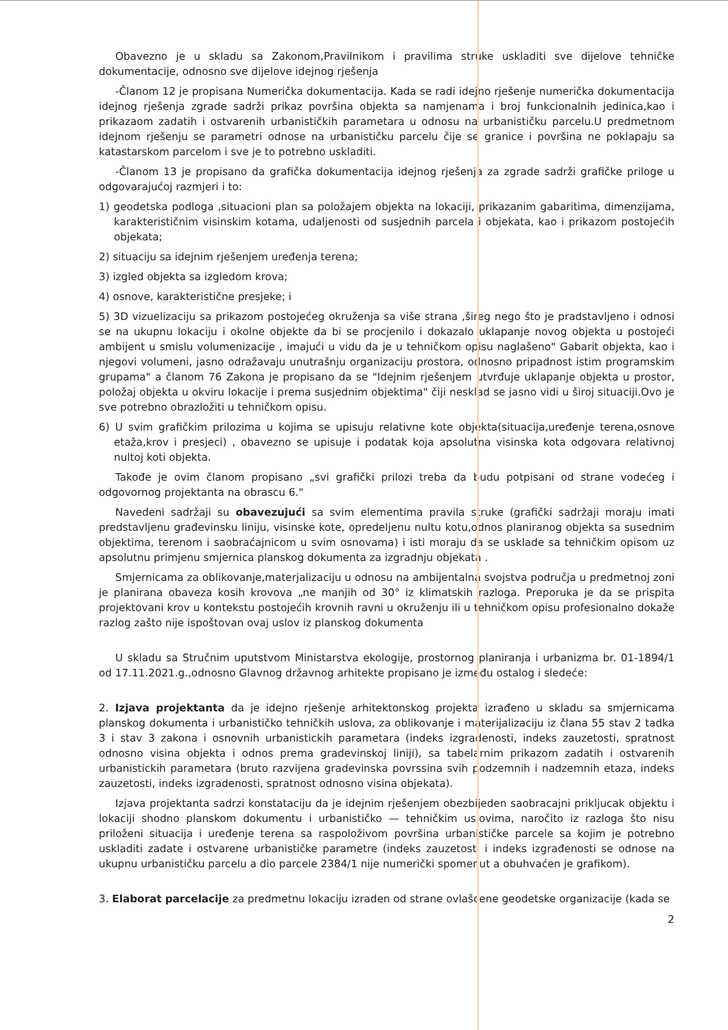Obavezno je u skladu sa Zakonom,Pravilnikom i pravilima struke uskladiti sve dijelove tehničke dokumentacije, odnosno sve dijelove idejnog rješenja
-Članom 12 je propisana Numerička dokumentacija. Kada se radi idejno rješenje numerička dokumentacija idejnog rješenja zgrade sadrži prikaz površina objekta sa namjenama i broj funkcionalnih jedinica,kao i prikazaom zadatih i ostvarenih urbanističkih parametara u odnosu na urbanističku parcelu.U predmetnom idejnom rješenju se parametri odnose na urbanističku parcelu čije se granice i površina ne poklapaju sa katastarskom parcelom i sve je to potrebno uskladiti.
-Članom 13 je propisano da grafička dokumentacija idejnog rješenja za zgrade sadrži grafičke priloge u odgovarajućoj razmjeri i to:
1) geodetska podloga ,situacioni plan sa položajem objekta na lokaciji, prikazanim gabaritima, dimenzijama, karakterističnim visinskim kotama, udaljenosti od susjednih parcela i objekata, kao i prikazom postojećih objekata;
2) situaciju sa idejnim rješenjem uređenja terena;
3) izgled objekta sa izgledom krova;
4) osnove, karakteristične presjeke; i
5) 3D vizuelizaciju sa prikazom postojećeg okruženja sa više strana ,šireg nego što je pradstavljeno i odnosi se na ukupnu lokaciju i okolne objekte da bi se procjenilo i dokazalo uklapanje novog objekta u postojeći ambijent u smislu volumenizacije , imajući u vidu da je u tehničkom opisu naglašeno" Gabarit objekta, kao i njegovi volumeni, jasno odražavaju unutrašnju organizaciju prostora, odnosno pripadnost istim programskim grupama" a članom 76 Zakona je propisano da se "Idejnim rješenjem utvrđuje uklapanje objekta u prostor, položaj objekta u okviru lokacije i prema susjednim objektima" čiji nesklad se jasno vidi u široj situaciji.Ovo je sve potrebno obrazložiti u tehničkom opisu.
6) U svim grafičkim prilozima u kojima se upisuju relativne kote objekta(situacija,uređenje terena,osnove etaža,krov i presjeci) , obavezno se upisuje i podatak koja apsolutna visinska kota odgovara relativnoj nultoj koti objekta.
Takođe je ovim članom propisano „svi grafički prilozi treba da budu potpisani od strane vodećeg i odgovornog projektanta na obrascu 6."
Navedeni sadržaji su obavezujući sa svim elementima pravila struke (grafički sadržaji moraju imati predstavljenu građevinsku liniju, visinske kote, opredeljenu nultu kotu,odnos planiranog objekta sa susednim objektima, terenom i saobraćajnicom u svim osnovama) i isti moraju da se usklade sa tehničkim opisom uz apsolutnu primjenu smjernica planskog dokumenta za izgradnju objekata .
Smjernicama za oblikovanje,materjalizaciju u odnosu na ambijentalna svojstva područja u predmetnoj zoni je planirana obaveza kosih krovova „ne manjih od 30° iz klimatskih razloga. Preporuka je da se prispita projektovani krov u kontekstu postojećih krovnih ravni u okruženju ili u tehničkom opisu profesionalno dokaže razlog zašto nije ispoštovan ovaj uslov iz planskog dokumenta
U skladu sa Stručnim uputstvom Ministarstva ekologije, prostornog planiranja i urbanizma br. 01-1894/1 od 17.11.2021.g.,odnosno Glavnog državnog arhitekte propisano je između ostalog i sledeće:
2. Izjava projektanta da je idejno rješenje arhitektonskog projekta izrađeno u skladu sa smjernicama planskog dokumenta i urbanističko tehničkih uslova, za oblikovanje i materijalizaciju iz člana 55 stav 2 tadka 3 i stav 3 zakona i osnovnih urbanistickih parametara (indeks izgradenosti, indeks zauzetosti, spratnost odnosno visina objekta i odnos prema gradevinskoj liniji), sa tabelarnim prikazom zadatih i ostvarenih urbanistickih parametara (bruto razvijena gradevinska povrssina svih podzemnih i nadzemnih etaza, indeks zauzetosti, indeks izgradenosti, spratnost odnosno visina objekata).
Izjava projektanta sadrzi konstataciju da je idejnim rješenjem obezbijeden saobracajni prikljucak objektu i lokaciji shodno planskom dokumentu i urbanističko — tehničkim uslovima, naročito iz razloga što nisu priloženi situacija i uređenje terena sa raspoloživom površina urbanističke parcele sa kojim je potrebno uskladiti zadate i ostvarene urbanističke parametre (indeks zauzetosti i indeks izgrađenosti se odnose na ukupnu urbanističku parcelu a dio parcele 2384/1 nije numerički spomenut a obuhvaćen je grafikom).
3. Elaborat parcelacije za predmetnu lokaciju izraden od strane ovlašcene geodetske organizacije (kada se
2